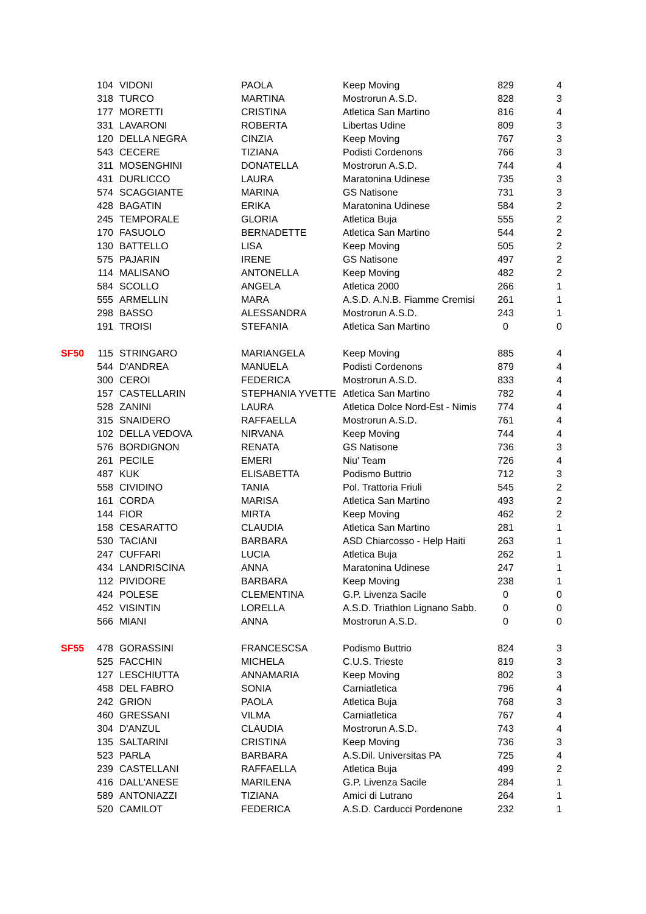| | 104 | VIDONI | PAOLA | Keep Moving | 829 | 4 |
| | 318 | TURCO | MARTINA | Mostrorun A.S.D. | 828 | 3 |
| | 177 | MORETTI | CRISTINA | Atletica San Martino | 816 | 4 |
| | 331 | LAVARONI | ROBERTA | Libertas Udine | 809 | 3 |
| | 120 | DELLA NEGRA | CINZIA | Keep Moving | 767 | 3 |
| | 543 | CECERE | TIZIANA | Podisti Cordenons | 766 | 3 |
| | 311 | MOSENGHINI | DONATELLA | Mostrorun A.S.D. | 744 | 4 |
| | 431 | DURLICCO | LAURA | Maratonina Udinese | 735 | 3 |
| | 574 | SCAGGIANTE | MARINA | GS Natisone | 731 | 3 |
| | 428 | BAGATIN | ERIKA | Maratonina Udinese | 584 | 2 |
| | 245 | TEMPORALE | GLORIA | Atletica Buja | 555 | 2 |
| | 170 | FASUOLO | BERNADETTE | Atletica San Martino | 544 | 2 |
| | 130 | BATTELLO | LISA | Keep Moving | 505 | 2 |
| | 575 | PAJARIN | IRENE | GS Natisone | 497 | 2 |
| | 114 | MALISANO | ANTONELLA | Keep Moving | 482 | 2 |
| | 584 | SCOLLO | ANGELA | Atletica 2000 | 266 | 1 |
| | 555 | ARMELLIN | MARA | A.S.D. A.N.B. Fiamme Cremisi | 261 | 1 |
| | 298 | BASSO | ALESSANDRA | Mostrorun A.S.D. | 243 | 1 |
| | 191 | TROISI | STEFANIA | Atletica San Martino | 0 | 0 |
| SF50 | 115 | STRINGARO | MARIANGELA | Keep Moving | 885 | 4 |
| | 544 | D'ANDREA | MANUELA | Podisti Cordenons | 879 | 4 |
| | 300 | CEROI | FEDERICA | Mostrorun A.S.D. | 833 | 4 |
| | 157 | CASTELLARIN | STEPHANIA YVETTE | Atletica San Martino | 782 | 4 |
| | 528 | ZANINI | LAURA | Atletica Dolce Nord-Est - Nimis | 774 | 4 |
| | 315 | SNAIDERO | RAFFAELLA | Mostrorun A.S.D. | 761 | 4 |
| | 102 | DELLA VEDOVA | NIRVANA | Keep Moving | 744 | 4 |
| | 576 | BORDIGNON | RENATA | GS Natisone | 736 | 3 |
| | 261 | PECILE | EMERI | Niu' Team | 726 | 4 |
| | 487 | KUK | ELISABETTA | Podismo Buttrio | 712 | 3 |
| | 558 | CIVIDINO | TANIA | Pol. Trattoria Friuli | 545 | 2 |
| | 161 | CORDA | MARISA | Atletica San Martino | 493 | 2 |
| | 144 | FIOR | MIRTA | Keep Moving | 462 | 2 |
| | 158 | CESARATTO | CLAUDIA | Atletica San Martino | 281 | 1 |
| | 530 | TACIANI | BARBARA | ASD Chiarcosso - Help Haiti | 263 | 1 |
| | 247 | CUFFARI | LUCIA | Atletica Buja | 262 | 1 |
| | 434 | LANDRISCINA | ANNA | Maratonina Udinese | 247 | 1 |
| | 112 | PIVIDORE | BARBARA | Keep Moving | 238 | 1 |
| | 424 | POLESE | CLEMENTINA | G.P. Livenza Sacile | 0 | 0 |
| | 452 | VISINTIN | LORELLA | A.S.D. Triathlon Lignano Sabb. | 0 | 0 |
| | 566 | MIANI | ANNA | Mostrorun A.S.D. | 0 | 0 |
| SF55 | 478 | GORASSINI | FRANCESCSA | Podismo Buttrio | 824 | 3 |
| | 525 | FACCHIN | MICHELA | C.U.S. Trieste | 819 | 3 |
| | 127 | LESCHIUTTA | ANNAMARIA | Keep Moving | 802 | 3 |
| | 458 | DEL FABRO | SONIA | Carniatletica | 796 | 4 |
| | 242 | GRION | PAOLA | Atletica Buja | 768 | 3 |
| | 460 | GRESSANI | VILMA | Carniatletica | 767 | 4 |
| | 304 | D'ANZUL | CLAUDIA | Mostrorun A.S.D. | 743 | 4 |
| | 135 | SALTARINI | CRISTINA | Keep Moving | 736 | 3 |
| | 523 | PARLA | BARBARA | A.S.Dil. Universitas PA | 725 | 4 |
| | 239 | CASTELLANI | RAFFAELLA | Atletica Buja | 499 | 2 |
| | 416 | DALL'ANESE | MARILENA | G.P. Livenza Sacile | 284 | 1 |
| | 589 | ANTONIAZZI | TIZIANA | Amici di Lutrano | 264 | 1 |
| | 520 | CAMILOT | FEDERICA | A.S.D. Carducci Pordenone | 232 | 1 |